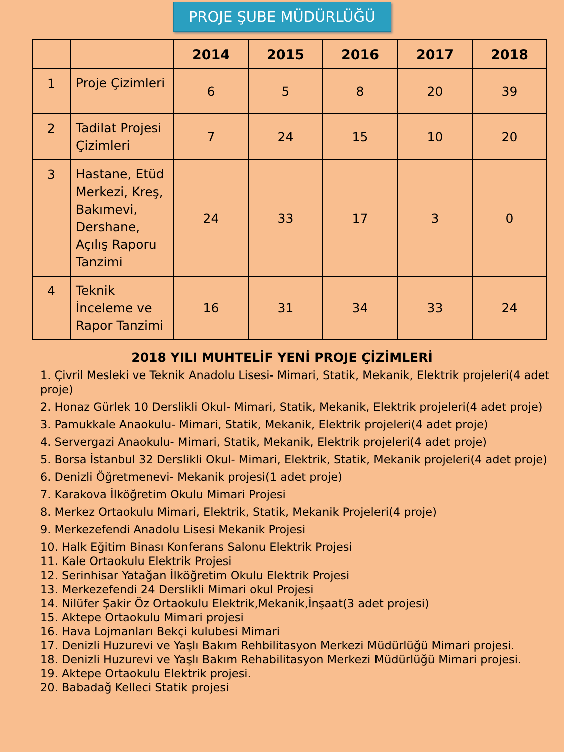PROJE ŞUBE MÜDÜRLÜĞÜ
| | | 2014 | 2015 | 2016 | 2017 | 2018 |
| --- | --- | --- | --- | --- | --- | --- |
| 1 | Proje Çizimleri | 6 | 5 | 8 | 20 | 39 |
| 2 | Tadilat Projesi Çizimleri | 7 | 24 | 15 | 10 | 20 |
| 3 | Hastane, Etüd Merkezi, Kreş, Bakımevi, Dershane, Açılış Raporu Tanzimi | 24 | 33 | 17 | 3 | 0 |
| 4 | Teknik İnceleme ve Rapor Tanzimi | 16 | 31 | 34 | 33 | 24 |
2018 YILI MUHTELİF YENİ PROJE ÇİZİMLERİ
1. Çivril Mesleki ve Teknik Anadolu Lisesi- Mimari, Statik, Mekanik, Elektrik projeleri(4 adet proje)
2. Honaz Gürlek 10 Derslikli Okul- Mimari, Statik, Mekanik, Elektrik projeleri(4 adet proje)
3. Pamukkale Anaokulu- Mimari, Statik, Mekanik, Elektrik projeleri(4 adet proje)
4. Servergazi Anaokulu- Mimari, Statik, Mekanik, Elektrik projeleri(4 adet proje)
5. Borsa İstanbul 32 Derslikli Okul- Mimari, Elektrik, Statik, Mekanik projeleri(4 adet proje)
6. Denizli Öğretmenevi- Mekanik projesi(1 adet proje)
7. Karakova İlköğretim Okulu Mimari Projesi
8. Merkez Ortaokulu Mimari, Elektrik, Statik, Mekanik Projeleri(4 proje)
9. Merkezefendi Anadolu Lisesi Mekanik Projesi
10. Halk Eğitim Binası Konferans Salonu Elektrik Projesi
11. Kale Ortaokulu Elektrik Projesi
12. Serinhisar Yatağan İlköğretim Okulu Elektrik Projesi
13. Merkezefendi 24 Derslikli Mimari okul Projesi
14. Nilüfer Şakir Öz Ortaokulu Elektrik,Mekanik,İnşaat(3 adet projesi)
15. Aktepe Ortaokulu Mimari projesi
16. Hava Lojmanları Bekçi kulubesi Mimari
17. Denizli Huzurevi ve Yaşlı Bakım Rehbilitasyon Merkezi Müdürlüğü Mimari projesi.
18. Denizli Huzurevi ve Yaşlı Bakım Rehabilitasyon Merkezi Müdürlüğü Mimari projesi.
19. Aktepe Ortaokulu Elektrik projesi.
20. Babadağ Kelleci Statik projesi